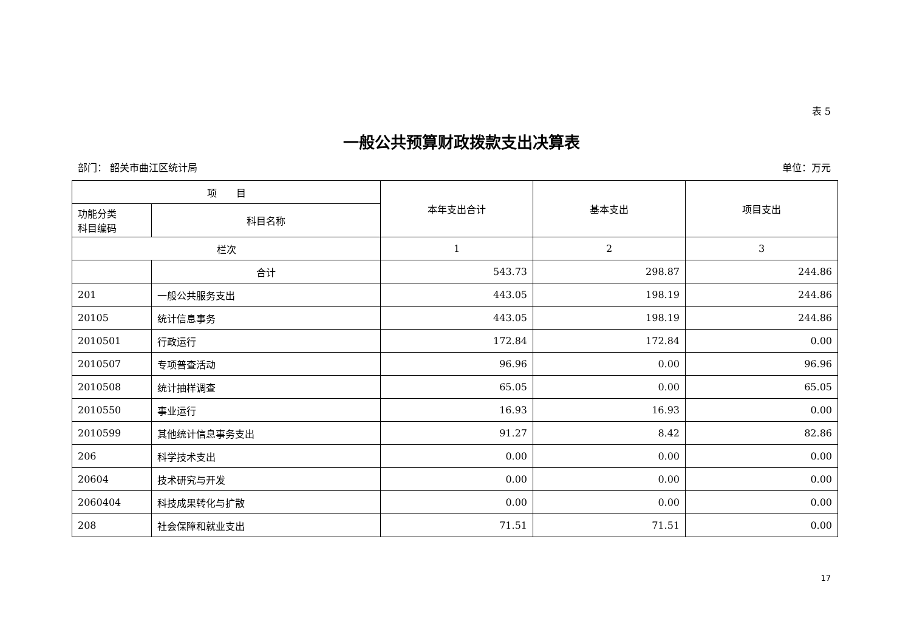表 5
一般公共预算财政拨款支出决算表
部门： 韶关市曲江区统计局 单位：万元
| 项 目 | | 本年支出合计 | 基本支出 | 项目支出 |
| --- | --- | --- | --- | --- |
| 功能分类 科目编码 | 科目名称 | | | |
| 栏次 | | 1 | 2 | 3 |
| | 合计 | 543.73 | 298.87 | 244.86 |
| 201 | 一般公共服务支出 | 443.05 | 198.19 | 244.86 |
| 20105 | 统计信息事务 | 443.05 | 198.19 | 244.86 |
| 2010501 | 行政运行 | 172.84 | 172.84 | 0.00 |
| 2010507 | 专项普查活动 | 96.96 | 0.00 | 96.96 |
| 2010508 | 统计抽样调查 | 65.05 | 0.00 | 65.05 |
| 2010550 | 事业运行 | 16.93 | 16.93 | 0.00 |
| 2010599 | 其他统计信息事务支出 | 91.27 | 8.42 | 82.86 |
| 206 | 科学技术支出 | 0.00 | 0.00 | 0.00 |
| 20604 | 技术研究与开发 | 0.00 | 0.00 | 0.00 |
| 2060404 | 科技成果转化与扩散 | 0.00 | 0.00 | 0.00 |
| 208 | 社会保障和就业支出 | 71.51 | 71.51 | 0.00 |
17